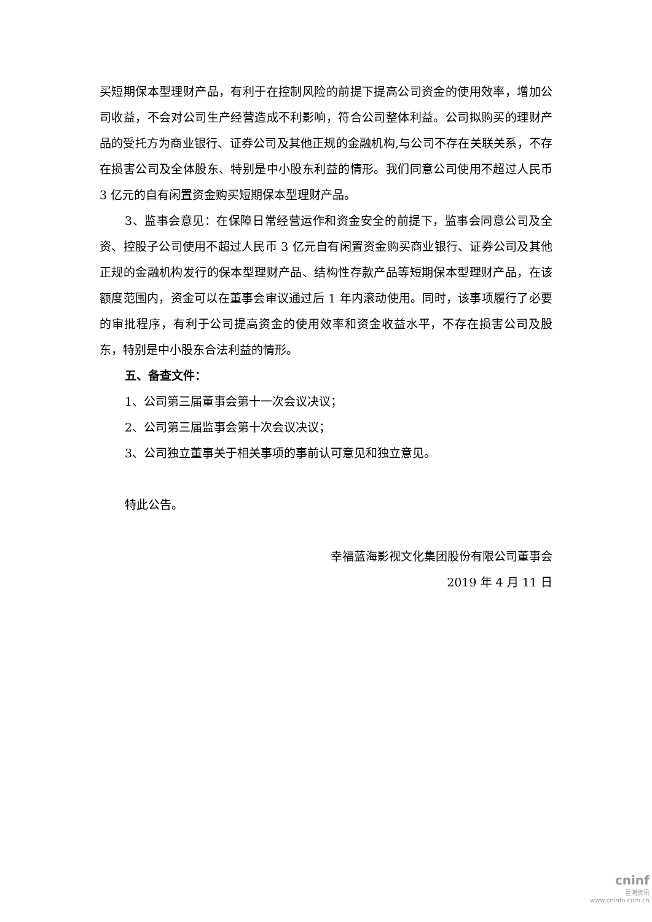买短期保本型理财产品，有利于在控制风险的前提下提高公司资金的使用效率，增加公司收益，不会对公司生产经营造成不利影响，符合公司整体利益。公司拟购买的理财产品的受托方为商业银行、证券公司及其他正规的金融机构,与公司不存在关联关系，不存在损害公司及全体股东、特别是中小股东利益的情形。我们同意公司使用不超过人民币 3 亿元的自有闲置资金购买短期保本型理财产品。
3、监事会意见：在保障日常经营运作和资金安全的前提下，监事会同意公司及全资、控股子公司使用不超过人民币 3 亿元自有闲置资金购买商业银行、证券公司及其他正规的金融机构发行的保本型理财产品、结构性存款产品等短期保本型理财产品，在该额度范围内，资金可以在董事会审议通过后 1 年内滚动使用。同时，该事项履行了必要的审批程序，有利于公司提高资金的使用效率和资金收益水平，不存在损害公司及股东，特别是中小股东合法利益的情形。
五、备查文件：
1、公司第三届董事会第十一次会议决议；
2、公司第三届监事会第十次会议决议；
3、公司独立董事关于相关事项的事前认可意见和独立意见。
特此公告。
幸福蓝海影视文化集团股份有限公司董事会
2019 年 4 月 11 日
cninf
巨潮资讯
www.cninfo.com.cn